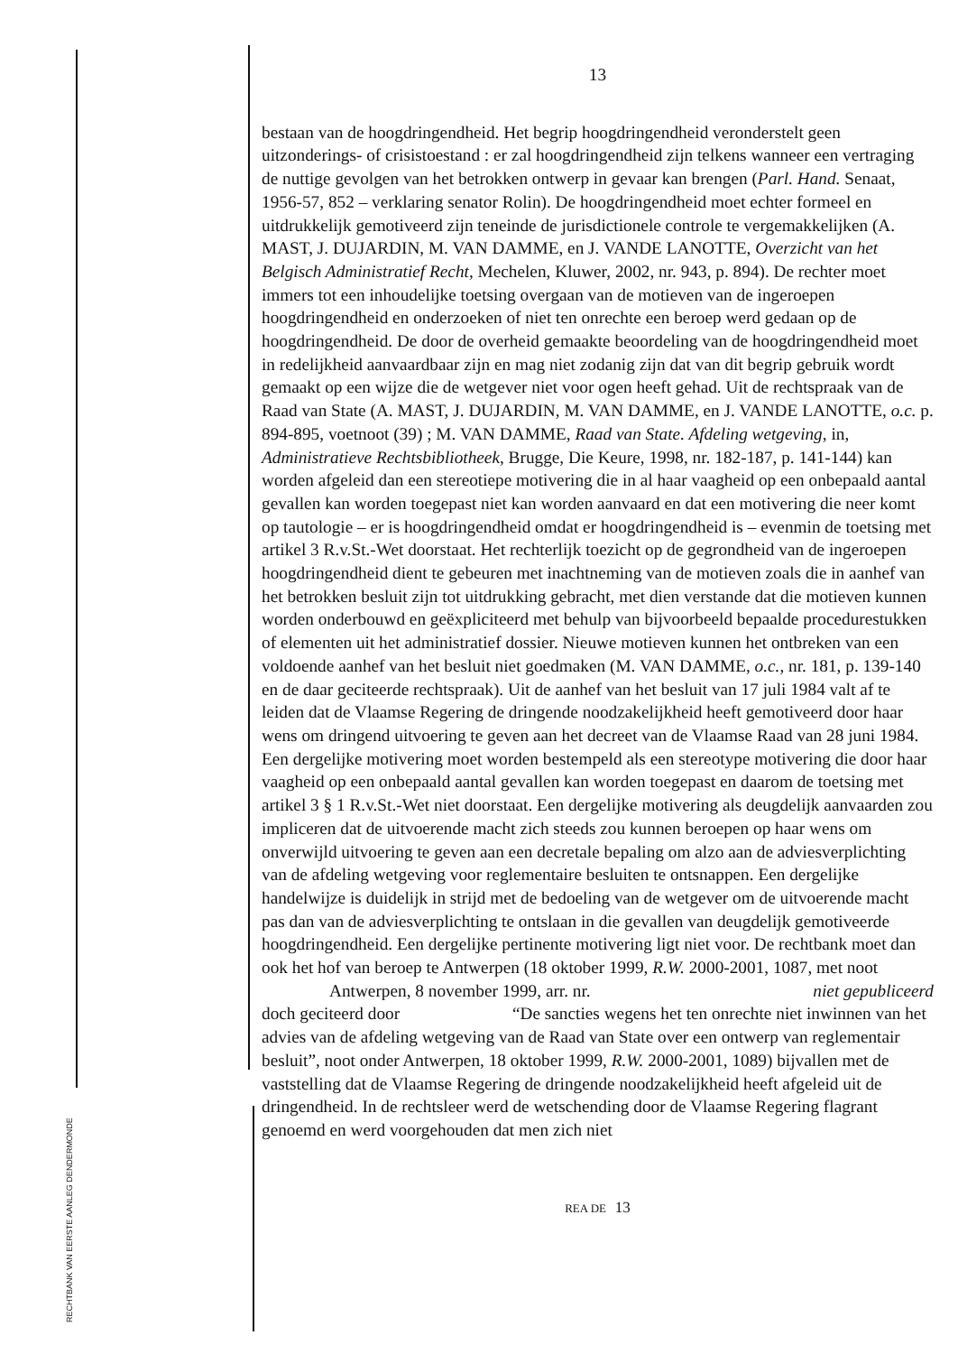RECHTBANK VAN EERSTE AANLEG DENDERMONDE
13
bestaan van de hoogdringendheid. Het begrip hoogdringendheid veronderstelt geen uitzonderings- of crisistoestand : er zal hoogdringendheid zijn telkens wanneer een vertraging de nuttige gevolgen van het betrokken ontwerp in gevaar kan brengen (Parl. Hand. Senaat, 1956-57, 852 – verklaring senator Rolin). De hoogdringendheid moet echter formeel en uitdrukkelijk gemotiveerd zijn teneinde de jurisdictionele controle te vergemakkelijken (A. MAST, J. DUJARDIN, M. VAN DAMME, en J. VANDE LANOTTE, Overzicht van het Belgisch Administratief Recht, Mechelen, Kluwer, 2002, nr. 943, p. 894). De rechter moet immers tot een inhoudelijke toetsing overgaan van de motieven van de ingeroepen hoogdringendheid en onderzoeken of niet ten onrechte een beroep werd gedaan op de hoogdringendheid. De door de overheid gemaakte beoordeling van de hoogdringendheid moet in redelijkheid aanvaardbaar zijn en mag niet zodanig zijn dat van dit begrip gebruik wordt gemaakt op een wijze die de wetgever niet voor ogen heeft gehad. Uit de rechtspraak van de Raad van State (A. MAST, J. DUJARDIN, M. VAN DAMME, en J. VANDE LANOTTE, o.c. p. 894-895, voetnoot (39) ; M. VAN DAMME, Raad van State. Afdeling wetgeving, in, Administratieve Rechtsbibliotheek, Brugge, Die Keure, 1998, nr. 182-187, p. 141-144) kan worden afgeleid dan een stereotiepe motivering die in al haar vaagheid op een onbepaald aantal gevallen kan worden toegepast niet kan worden aanvaard en dat een motivering die neer komt op tautologie – er is hoogdringendheid omdat er hoogdringendheid is – evenmin de toetsing met artikel 3 R.v.St.-Wet doorstaat. Het rechterlijk toezicht op de gegrondheid van de ingeroepen hoogdringendheid dient te gebeuren met inachtneming van de motieven zoals die in aanhef van het betrokken besluit zijn tot uitdrukking gebracht, met dien verstande dat die motieven kunnen worden onderbouwd en geëxpliciteerd met behulp van bijvoorbeeld bepaalde procedurestukken of elementen uit het administratief dossier. Nieuwe motieven kunnen het ontbreken van een voldoende aanhef van het besluit niet goedmaken (M. VAN DAMME, o.c., nr. 181, p. 139-140 en de daar geciteerde rechtspraak). Uit de aanhef van het besluit van 17 juli 1984 valt af te leiden dat de Vlaamse Regering de dringende noodzakelijkheid heeft gemotiveerd door haar wens om dringend uitvoering te geven aan het decreet van de Vlaamse Raad van 28 juni 1984. Een dergelijke motivering moet worden bestempeld als een stereotype motivering die door haar vaagheid op een onbepaald aantal gevallen kan worden toegepast en daarom de toetsing met artikel 3 § 1 R.v.St.-Wet niet doorstaat. Een dergelijke motivering als deugdelijk aanvaarden zou impliceren dat de uitvoerende macht zich steeds zou kunnen beroepen op haar wens om onverwijld uitvoering te geven aan een decretale bepaling om alzo aan de adviesverplichting van de afdeling wetgeving voor reglementaire besluiten te ontsnappen. Een dergelijke handelwijze is duidelijk in strijd met de bedoeling van de wetgever om de uitvoerende macht pas dan van de adviesverplichting te ontslaan in die gevallen van deugdelijk gemotiveerde hoogdringendheid. Een dergelijke pertinente motivering ligt niet voor. De rechtbank moet dan ook het hof van beroep te Antwerpen (18 oktober 1999, R.W. 2000-2001, 1087, met noot
Antwerpen, 8 november 1999, arr. nr. niet gepubliceerd
doch geciteerd door “De sancties wegens het ten onrechte niet inwinnen van het advies van de afdeling wetgeving van de Raad van State over een ontwerp van reglementair besluit”, noot onder Antwerpen, 18 oktober 1999, R.W. 2000-2001, 1089) bijvallen met de vaststelling dat de Vlaamse Regering de dringende noodzakelijkheid heeft afgeleid uit de dringendheid. In de rechtsleer werd de wetschending door de Vlaamse Regering flagrant genoemd en werd voorgehouden dat men zich niet
REA DE 13